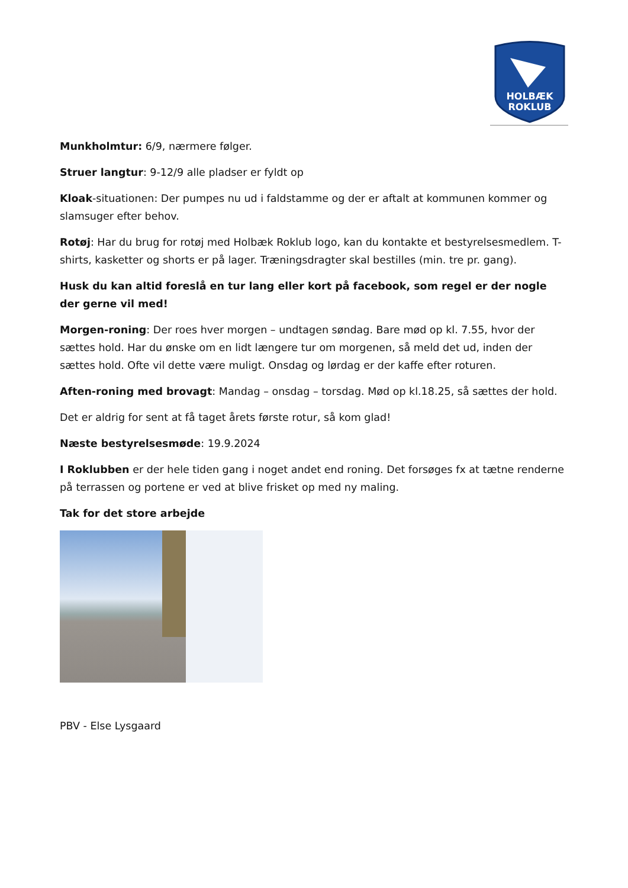HOLBÆK
ROKLUB
Munkholmtur: 6/9, nærmere følger.
Struer langtur: 9-12/9 alle pladser er fyldt op
Kloak-situationen: Der pumpes nu ud i faldstamme og der er aftalt at kommunen kommer og slamsuger efter behov.
Rotøj: Har du brug for rotøj med Holbæk Roklub logo, kan du kontakte et bestyrelsesmedlem. T-shirts, kasketter og shorts er på lager. Træningsdragter skal bestilles (min. tre pr. gang).
Husk du kan altid foreslå en tur lang eller kort på facebook, som regel er der nogle der gerne vil med!
Morgen-roning: Der roes hver morgen – undtagen søndag. Bare mød op kl. 7.55, hvor der sættes hold. Har du ønske om en lidt længere tur om morgenen, så meld det ud, inden der sættes hold. Ofte vil dette være muligt. Onsdag og lørdag er der kaffe efter roturen.
Aften-roning med brovagt: Mandag – onsdag – torsdag. Mød op kl.18.25, så sættes der hold.
Det er aldrig for sent at få taget årets første rotur, så kom glad!
Næste bestyrelsesmøde: 19.9.2024
I Roklubben er der hele tiden gang i noget andet end roning. Det forsøges fx at tætne renderne på terrassen og portene er ved at blive frisket op med ny maling.
Tak for det store arbejde
PBV - Else Lysgaard